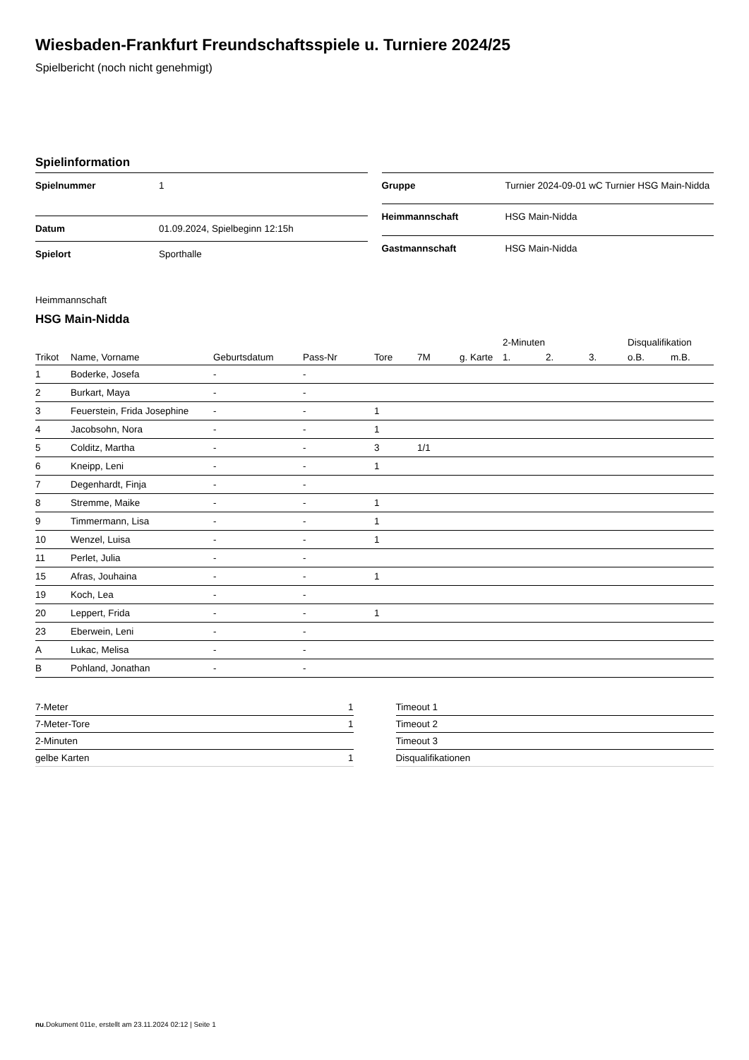Wiesbaden-Frankfurt Freundschaftsspiele u. Turniere 2024/25
Spielbericht (noch nicht genehmigt)
Spielinformation
| Spielnummer | 1 |
| Datum | 01.09.2024, Spielbeginn 12:15h |
| Spielort | Sporthalle |
| Gruppe | Turnier 2024-09-01 wC Turnier HSG Main-Nidda |
| Heimmannschaft | HSG Main-Nidda |
| Gastmannschaft | HSG Main-Nidda |
Heimmannschaft
HSG Main-Nidda
| | | | | | | | 2-Minuten | | | Disqualifikation | |
| --- | --- | --- | --- | --- | --- | --- | --- | --- | --- | --- | --- |
| Trikot | Name, Vorname | Geburtsdatum | Pass-Nr | Tore | 7M | g. Karte | 1. | 2. | 3. | o.B. | m.B. |
| 1 | Boderke, Josefa | - | - | | | | | | | | |
| 2 | Burkart, Maya | - | - | | | | | | | | |
| 3 | Feuerstein, Frida Josephine | - | - | 1 | | | | | | | |
| 4 | Jacobsohn, Nora | - | - | 1 | | | | | | | |
| 5 | Colditz, Martha | - | - | 3 | 1/1 | | | | | | |
| 6 | Kneipp, Leni | - | - | 1 | | | | | | | |
| 7 | Degenhardt, Finja | - | - | | | | | | | | |
| 8 | Stremme, Maike | - | - | 1 | | | | | | | |
| 9 | Timmermann, Lisa | - | - | 1 | | | | | | | |
| 10 | Wenzel, Luisa | - | - | 1 | | | | | | | |
| 11 | Perlet, Julia | - | - | | | | | | | | |
| 15 | Afras, Jouhaina | - | - | 1 | | | | | | | |
| 19 | Koch, Lea | - | - | | | | | | | | |
| 20 | Leppert, Frida | - | - | 1 | | | | | | | |
| 23 | Eberwein, Leni | - | - | | | | | | | | |
| A | Lukac, Melisa | - | - | | | | | | | | |
| B | Pohland, Jonathan | - | - | | | | | | | | |
| 7-Meter | 1 |
| 7-Meter-Tore | 1 |
| 2-Minuten | |
| gelbe Karten | 1 |
| Timeout 1 |
| Timeout 2 |
| Timeout 3 |
| Disqualifikationen |
nu.Dokument 011e, erstellt am 23.11.2024 02:12 | Seite 1